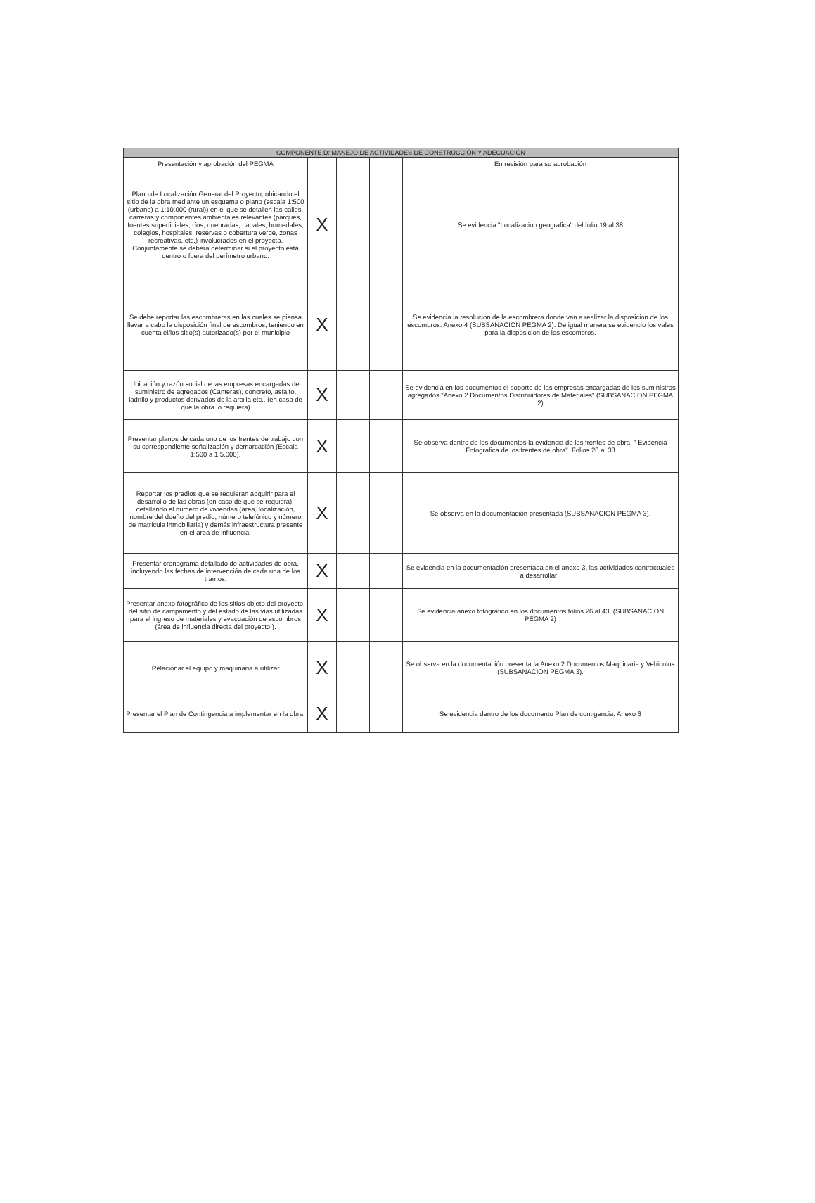| COMPONENTE D: MANEJO DE ACTIVIDADES DE CONSTRUCCIÓN Y ADECUACIÓN | | | | |
| --- | --- | --- | --- | --- |
| Presentación y aprobación del PEGMA | | | | En revisión para su aprobación |
| Plano de Localización General del Proyecto, ubicando el sitio de la obra mediante un esquema o plano (escala 1:500 (urbano) a 1:10.000 (rural)) en el que se detallen las calles, carreras y componentes ambientales relevantes (parques, fuentes superficiales, ríos, quebradas, canales, humedales, colegios, hospitales, reservas o cobertura verde, zonas recreativas, etc.) involucrados en el proyecto. Conjuntamente se deberá determinar si el proyecto está dentro o fuera del perímetro urbano. | X | | | Se evidencia "Localizacion geografica" del folio 19 al 38 |
| Se debe reportar las escombreras en las cuales se piensa llevar a cabo la disposición final de escombros, teniendo en cuenta el/los sitio(s) autorizado(s) por el municipio | X | | | Se evidencia la resolucion de la escombrera donde van a realizar la disposicion de los escombros. Anexo 4 (SUBSANACION PEGMA 2). De igual manera se evidencio los vales para la disposicion de los escombros. |
| Ubicación y razón social de las empresas encargadas del suministro de agregados (Canteras), concreto, asfalto, ladrillo y productos derivados de la arcilla etc., (en caso de que la obra lo requiera) | X | | | Se evidencia en los documentos el soporte de las empresas encargadas de los suministros agregados "Anexo 2 Documentos Distribuidores de Materiales" (SUBSANACION PEGMA 2) |
| Presentar planos de cada uno de los frentes de trabajo con su correspondiente señalización y demarcación (Escala 1:500 a 1:5.000). | X | | | Se observa dentro de los documentos la evidencia de los frentes de obra. " Evidencia Fotografica de los frentes de obra". Folios 20 al 38 |
| Reportar los predios que se requieran adquirir para el desarrollo de las obras (en caso de que se requiera), detallando el número de viviendas (área, localización, nombre del dueño del predio, número telefónico y número de matrícula inmobiliaria) y demás infraestructura presente en el área de influencia. | X | | | Se observa en la documentación presentada (SUBSANACION PEGMA 3). |
| Presentar cronograma detallado de actividades de obra, incluyendo las fechas de intervención de cada una de los tramos. | X | | | Se evidencia en la documentación presentada en el anexo 3, las actividades contractuales a desarrollar . |
| Presentar anexo fotográfico de los sitios objeto del proyecto, del sitio de campamento y del estado de las vías utilizadas para el ingreso de materiales y evacuación de escombros (área de influencia directa del proyecto.). | X | | | Se evidencia anexo fotografico en los documentos folios 26 al 43, (SUBSANACION PEGMA 2) |
| Relacionar el equipo y maquinaria a utilizar | X | | | Se observa en la documentación presentada Anexo 2 Documentos Maquinaria y Vehiculos (SUBSANACION PEGMA 3). |
| Presentar el Plan de Contingencia a implementar en la obra. | X | | | Se evidencia dentro de los documento Plan de contigencia. Anexo 6 |